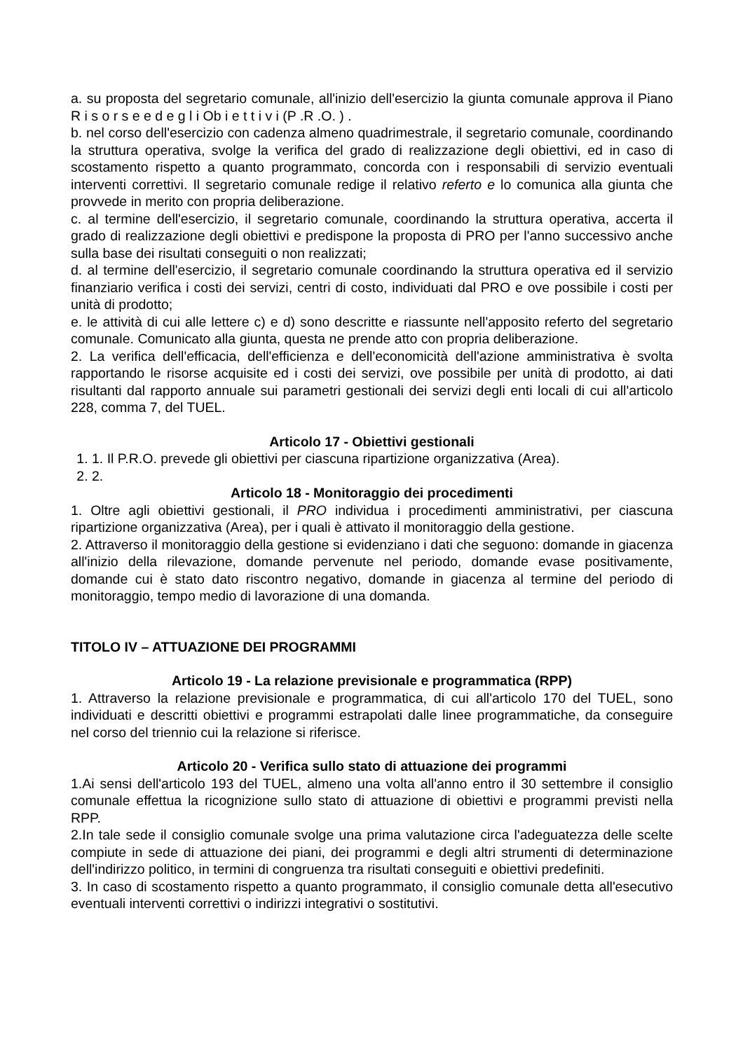a. su proposta del segretario comunale, all'inizio dell'esercizio la giunta comunale approva il Piano R i s o r s e e d e g l i Ob i e t t i v i (P .R .O. ) .
b. nel corso dell'esercizio con cadenza almeno quadrimestrale, il segretario comunale, coordinando la struttura operativa, svolge la verifica del grado di realizzazione degli obiettivi, ed in caso di scostamento rispetto a quanto programmato, concorda con i responsabili di servizio eventuali interventi correttivi. Il segretario comunale redige il relativo referto e lo comunica alla giunta che provvede in merito con propria deliberazione.
c. al termine dell'esercizio, il segretario comunale, coordinando la struttura operativa, accerta il grado di realizzazione degli obiettivi e predispone la proposta di PRO per l'anno successivo anche sulla base dei risultati conseguiti o non realizzati;
d. al termine dell'esercizio, il segretario comunale coordinando la struttura operativa ed il servizio finanziario verifica i costi dei servizi, centri di costo, individuati dal PRO e ove possibile i costi per unità di prodotto;
e. le attività di cui alle lettere c) e d) sono descritte e riassunte nell'apposito referto del segretario comunale. Comunicato alla giunta, questa ne prende atto con propria deliberazione.
2. La verifica dell'efficacia, dell'efficienza e dell'economicità dell'azione amministrativa è svolta rapportando le risorse acquisite ed i costi dei servizi, ove possibile per unità di prodotto, ai dati risultanti dal rapporto annuale sui parametri gestionali dei servizi degli enti locali di cui all'articolo 228, comma 7, del TUEL.
Articolo 17 - Obiettivi gestionali
1. 1. Il P.R.O. prevede gli obiettivi per ciascuna ripartizione organizzativa (Area).
2. 2.
Articolo 18 - Monitoraggio dei procedimenti
1. Oltre agli obiettivi gestionali, il PRO individua i procedimenti amministrativi, per ciascuna ripartizione organizzativa (Area), per i quali è attivato il monitoraggio della gestione.
2. Attraverso il monitoraggio della gestione si evidenziano i dati che seguono: domande in giacenza all'inizio della rilevazione, domande pervenute nel periodo, domande evase positivamente, domande cui è stato dato riscontro negativo, domande in giacenza al termine del periodo di monitoraggio, tempo medio di lavorazione di una domanda.
TITOLO IV – ATTUAZIONE DEI PROGRAMMI
Articolo 19 - La relazione previsionale e programmatica (RPP)
1. Attraverso la relazione previsionale e programmatica, di cui all'articolo 170 del TUEL, sono individuati e descritti obiettivi e programmi estrapolati dalle linee programmatiche, da conseguire nel corso del triennio cui la relazione si riferisce.
Articolo 20 - Verifica sullo stato di attuazione dei programmi
1.Ai sensi dell'articolo 193 del TUEL, almeno una volta all'anno entro il 30 settembre il consiglio comunale effettua la ricognizione sullo stato di attuazione di obiettivi e programmi previsti nella RPP.
2.In tale sede il consiglio comunale svolge una prima valutazione circa l'adeguatezza delle scelte compiute in sede di attuazione dei piani, dei programmi e degli altri strumenti di determinazione dell'indirizzo politico, in termini di congruenza tra risultati conseguiti e obiettivi predefiniti.
3. In caso di scostamento rispetto a quanto programmato, il consiglio comunale detta all'esecutivo eventuali interventi correttivi o indirizzi integrativi o sostitutivi.